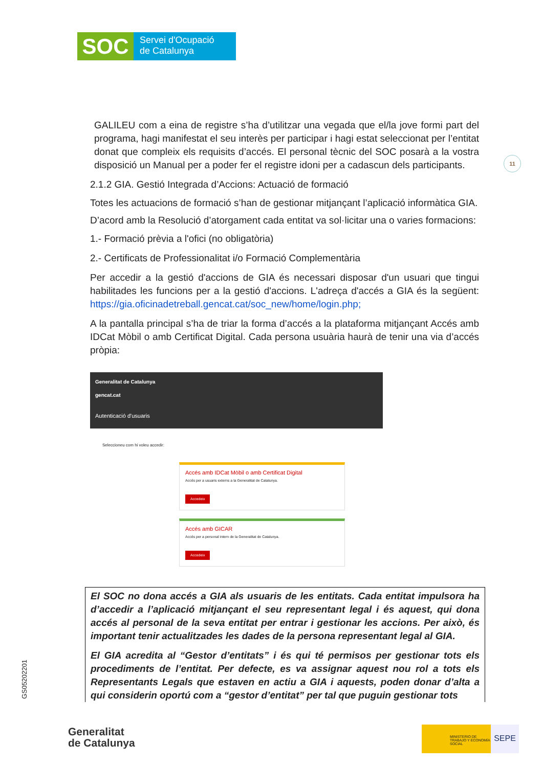SOC
Servei d'Ocupació
de Catalunya
11
GALILEU com a eina de registre s’ha d’utilitzar una vegada que el/la jove formi part del programa, hagi manifestat el seu interès per participar i hagi estat seleccionat per l’entitat donat que compleix els requisits d’accés. El personal tècnic del SOC posarà a la vostra disposició un Manual per a poder fer el registre idoni per a cadascun dels participants.
2.1.2 GIA. Gestió Integrada d’Accions: Actuació de formació
Totes les actuacions de formació s’han de gestionar mitjançant l’aplicació informàtica GIA.
D’acord amb la Resolució d’atorgament cada entitat va sol·licitar una o varies formacions:
1.- Formació prèvia a l'ofici (no obligatòria)
2.- Certificats de Professionalitat i/o Formació Complementària
Per accedir a la gestió d'accions de GIA és necessari disposar d'un usuari que tingui habilitades les funcions per a la gestió d'accions. L'adreça d'accés a GIA és la següent: https://gia.oficinadetreball.gencat.cat/soc_new/home/login.php;
A la pantalla principal s’ha de triar la forma d’accés a la plataforma mitjançant Accés amb IDCat Mòbil o amb Certificat Digital. Cada persona usuària haurà de tenir una via d’accés pròpia:
Generalitat de Catalunya
gencat.cat
Autenticació d'usuaris
Seleccioneu com hi voleu accedir:
Accés amb IDCat Mòbil o amb Certificat Digital
Accés per a usuaris externs a la Generalitat de Catalunya.
Accedeix
Accés amb GICAR
Accés per a personal intern de la Generalitat de Catalunya.
Accedeix
El SOC no dona accés a GIA als usuaris de les entitats. Cada entitat impulsora ha d’accedir a l’aplicació mitjançant el seu representant legal i és aquest, qui dona accés al personal de la seva entitat per entrar i gestionar les accions. Per això, és important tenir actualitzades les dades de la persona representant legal al GIA.
El GIA acredita al “Gestor d’entitats” i és qui té permisos per gestionar tots els procediments de l’entitat. Per defecte, es va assignar aquest nou rol a tots els Representants Legals que estaven en actiu a GIA i aquests, poden donar d’alta a qui considerin oportú com a “gestor d’entitat” per tal que puguin gestionar tots
GS05202201
Generalitat
de Catalunya
MINISTERIO DE TRABAJO Y ECONOMÍA SOCIAL
SEPE